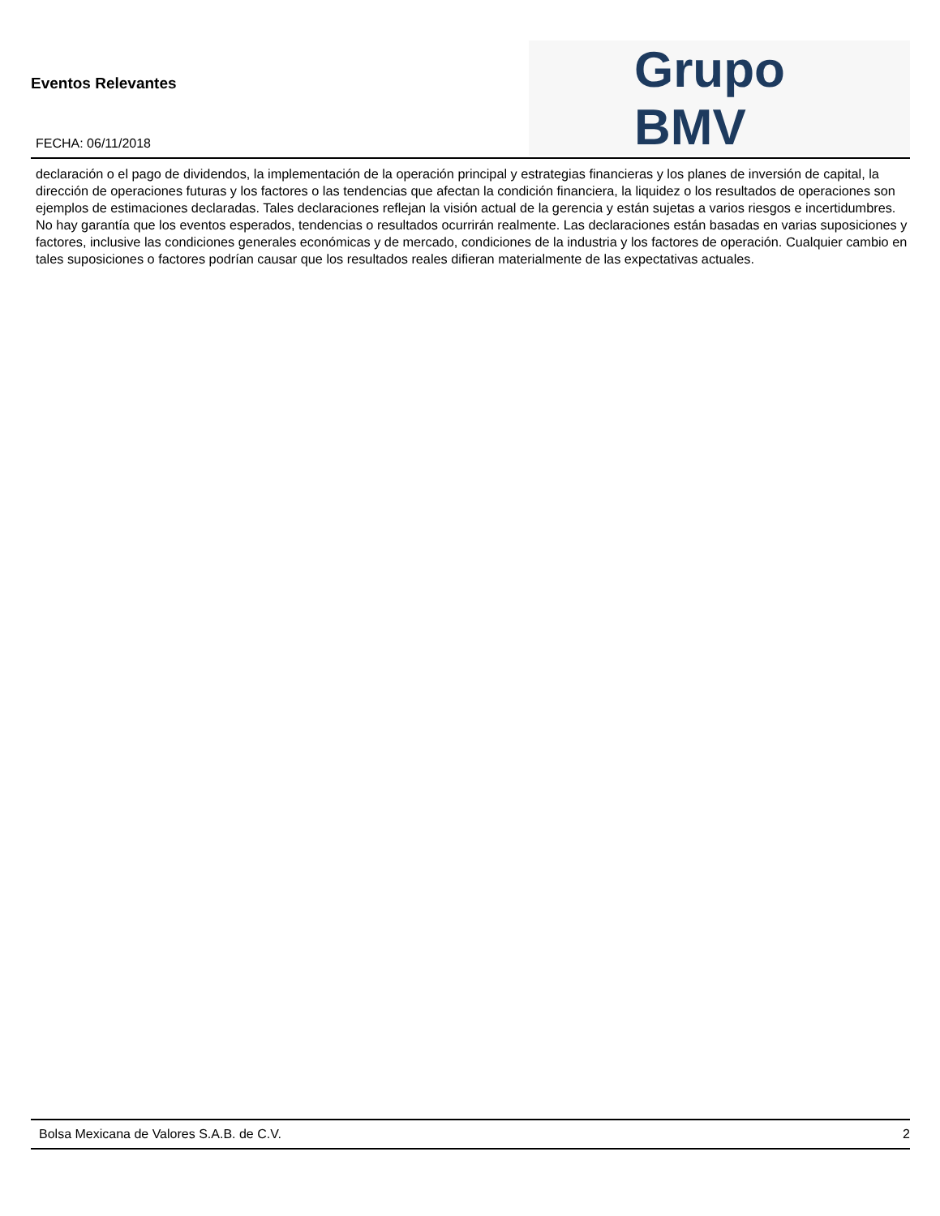Eventos Relevantes
FECHA: 06/11/2018
Grupo BMV
declaración o el pago de dividendos, la implementación de la operación principal y estrategias financieras y los planes de inversión de capital, la dirección de operaciones futuras y los factores o las tendencias que afectan la condición financiera, la liquidez o los resultados de operaciones son ejemplos de estimaciones declaradas. Tales declaraciones reflejan la visión actual de la gerencia y están sujetas a varios riesgos e incertidumbres. No hay garantía que los eventos esperados, tendencias o resultados ocurrirán realmente. Las declaraciones están basadas en varias suposiciones y factores, inclusive las condiciones generales económicas y de mercado, condiciones de la industria y los factores de operación. Cualquier cambio en tales suposiciones o factores podrían causar que los resultados reales difieran materialmente de las expectativas actuales.
Bolsa Mexicana de Valores S.A.B. de C.V. 2